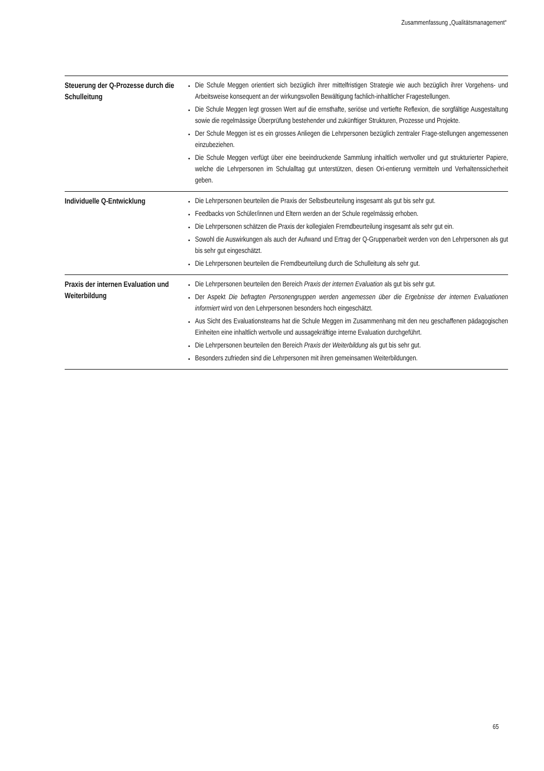Zusammenfassung „Qualitätsmanagement“
| Steuerung der Q-Prozesse durch die Schulleitung | Die Schule Meggen orientiert sich bezüglich ihrer mittelfristigen Strategie wie auch bezüglich ihrer Vorgehens- und Arbeitsweise konsequent an der wirkungsvollen Bewältigung fachlich-inhaltlicher Fragestellungen. Die Schule Meggen legt grossen Wert auf die ernsthafte, seriöse und vertiefte Reflexion, die sorgfältige Ausgestaltung sowie die regelmässige Überprüfung bestehender und zukünftiger Strukturen, Prozesse und Projekte. Der Schule Meggen ist es ein grosses Anliegen die Lehrpersonen bezüglich zentraler Frage-stellungen angemessenen einzubeziehen. Die Schule Meggen verfügt über eine beeindruckende Sammlung inhaltlich wertvoller und gut strukturierter Papiere, welche die Lehrpersonen im Schulalltag gut unterstützen, diesen Ori-entierung vermitteln und Verhaltenssicherheit geben. |
| Individuelle Q-Entwicklung | Die Lehrpersonen beurteilen die Praxis der Selbstbeurteilung insgesamt als gut bis sehr gut. Feedbacks von Schüler/innen und Eltern werden an der Schule regelmässig erhoben. Die Lehrpersonen schätzen die Praxis der kollegialen Fremdbeurteilung insgesamt als sehr gut ein. Sowohl die Auswirkungen als auch der Aufwand und Ertrag der Q-Gruppenarbeit werden von den Lehrpersonen als gut bis sehr gut eingeschätzt. Die Lehrpersonen beurteilen die Fremdbeurteilung durch die Schulleitung als sehr gut. |
| Praxis der internen Evaluation und Weiterbildung | Die Lehrpersonen beurteilen den Bereich Praxis der internen Evaluation als gut bis sehr gut. Der Aspekt Die befragten Personengruppen werden angemessen über die Ergebnisse der internen Evaluationen informiert wird von den Lehrpersonen besonders hoch eingeschätzt. Aus Sicht des Evaluationsteams hat die Schule Meggen im Zusammenhang mit den neu geschaffenen pädagogischen Einheiten eine inhaltlich wertvolle und aussagekräftige interne Evaluation durchgeführt. Die Lehrpersonen beurteilen den Bereich Praxis der Weiterbildung als gut bis sehr gut. Besonders zufrieden sind die Lehrpersonen mit ihren gemeinsamen Weiterbildungen. |
65